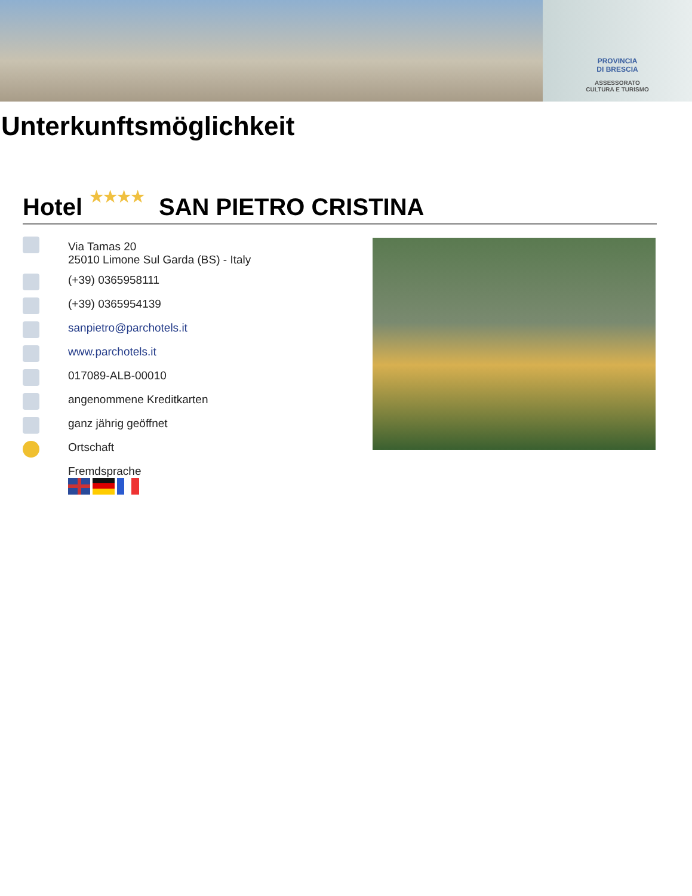PROVINCIA
DI BRESCIA
ASSESSORATO
CULTURA E TURISMO
Unterkunftsmöglichkeit
Hotel ★★★★ SAN PIETRO CRISTINA
Via Tamas 20
25010 Limone Sul Garda (BS) - Italy
(+39) 0365958111
(+39) 0365954139
sanpietro@parchotels.it
www.parchotels.it
017089-ALB-00010
angenommene Kreditkarten
ganz jährig geöffnet
Ortschaft
Fremdsprache